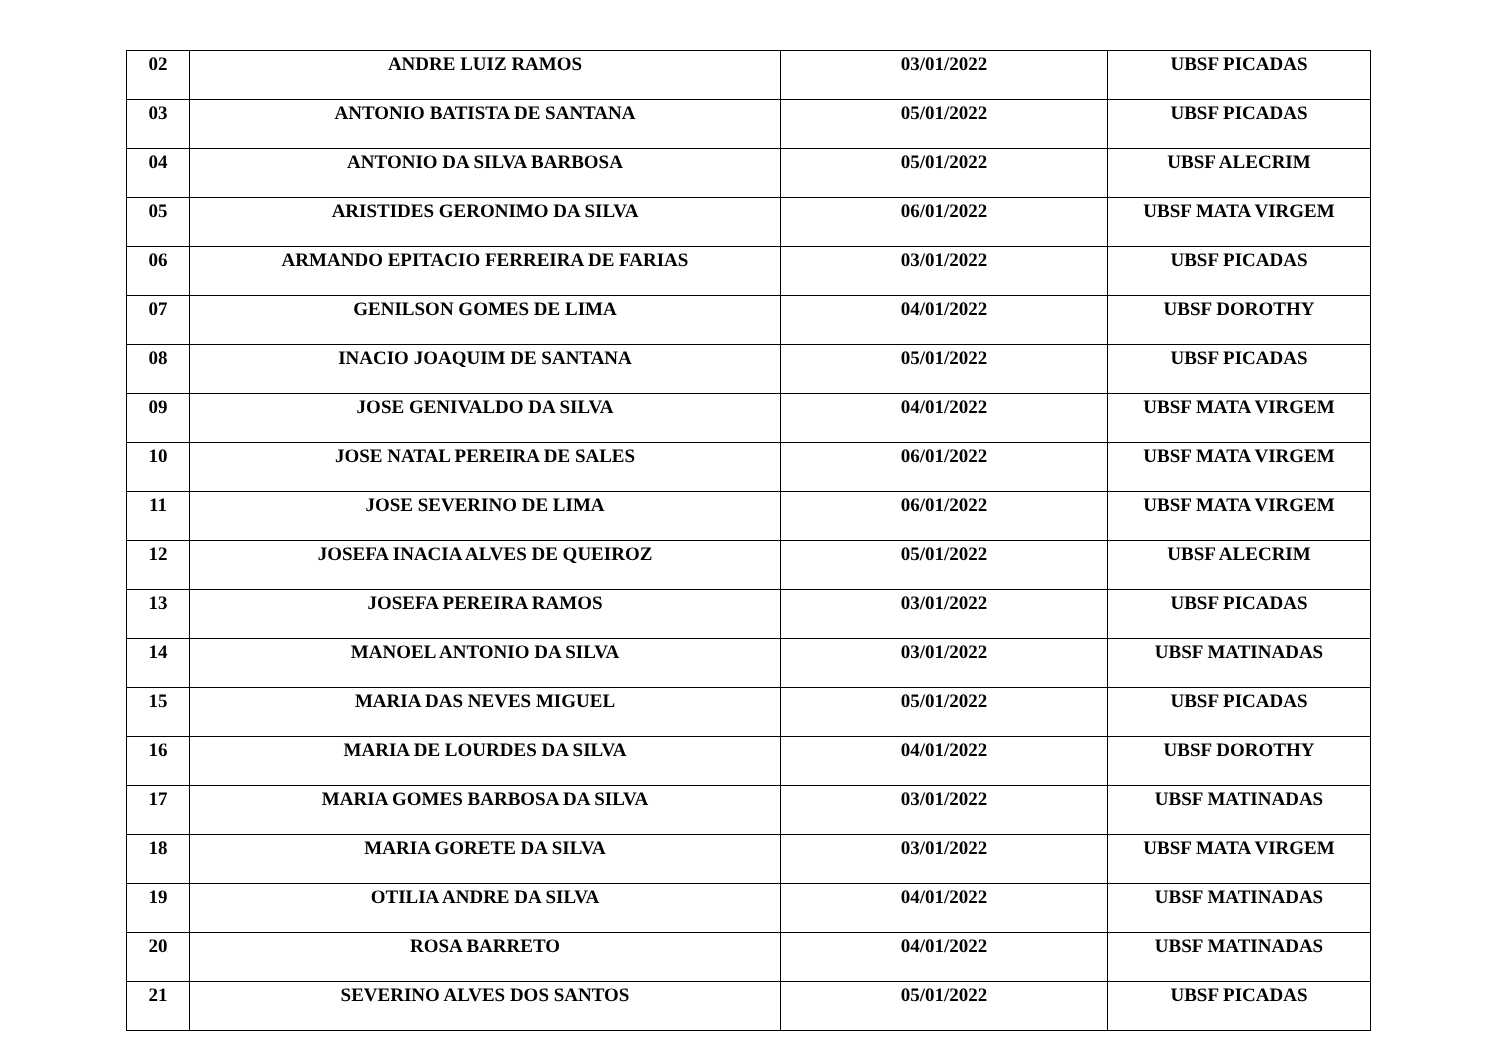| 02 | ANDRE LUIZ RAMOS | 03/01/2022 | UBSF PICADAS |
| 03 | ANTONIO BATISTA DE SANTANA | 05/01/2022 | UBSF PICADAS |
| 04 | ANTONIO DA SILVA BARBOSA | 05/01/2022 | UBSF ALECRIM |
| 05 | ARISTIDES GERONIMO DA SILVA | 06/01/2022 | UBSF MATA VIRGEM |
| 06 | ARMANDO EPITACIO FERREIRA DE FARIAS | 03/01/2022 | UBSF PICADAS |
| 07 | GENILSON GOMES DE LIMA | 04/01/2022 | UBSF DOROTHY |
| 08 | INACIO JOAQUIM DE SANTANA | 05/01/2022 | UBSF PICADAS |
| 09 | JOSE GENIVALDO DA SILVA | 04/01/2022 | UBSF MATA VIRGEM |
| 10 | JOSE NATAL PEREIRA DE SALES | 06/01/2022 | UBSF MATA VIRGEM |
| 11 | JOSE SEVERINO DE LIMA | 06/01/2022 | UBSF MATA VIRGEM |
| 12 | JOSEFA INACIA ALVES DE QUEIROZ | 05/01/2022 | UBSF ALECRIM |
| 13 | JOSEFA PEREIRA RAMOS | 03/01/2022 | UBSF PICADAS |
| 14 | MANOEL ANTONIO DA SILVA | 03/01/2022 | UBSF MATINADAS |
| 15 | MARIA DAS NEVES MIGUEL | 05/01/2022 | UBSF PICADAS |
| 16 | MARIA DE LOURDES DA SILVA | 04/01/2022 | UBSF DOROTHY |
| 17 | MARIA GOMES BARBOSA DA SILVA | 03/01/2022 | UBSF MATINADAS |
| 18 | MARIA GORETE DA SILVA | 03/01/2022 | UBSF MATA VIRGEM |
| 19 | OTILIA ANDRE DA SILVA | 04/01/2022 | UBSF MATINADAS |
| 20 | ROSA BARRETO | 04/01/2022 | UBSF MATINADAS |
| 21 | SEVERINO ALVES DOS SANTOS | 05/01/2022 | UBSF PICADAS |